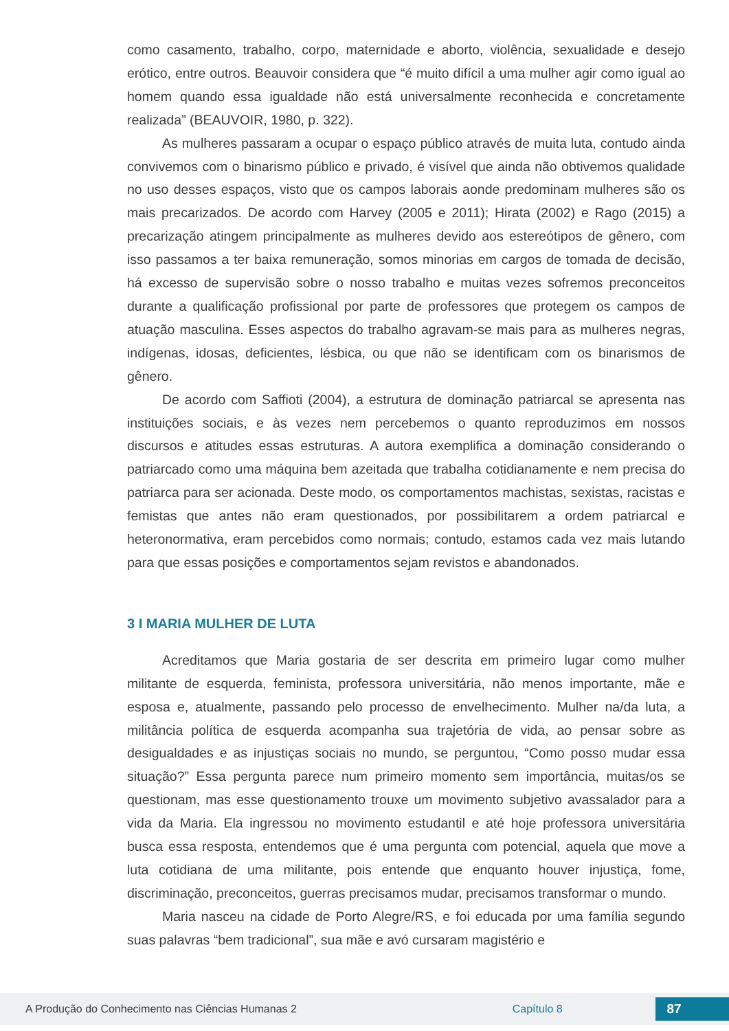como casamento, trabalho, corpo, maternidade e aborto, violência, sexualidade e desejo erótico, entre outros. Beauvoir considera que “é muito difícil a uma mulher agir como igual ao homem quando essa igualdade não está universalmente reconhecida e concretamente realizada” (BEAUVOIR, 1980, p. 322).
As mulheres passaram a ocupar o espaço público através de muita luta, contudo ainda convivemos com o binarismo público e privado, é visível que ainda não obtivemos qualidade no uso desses espaços, visto que os campos laborais aonde predominam mulheres são os mais precarizados. De acordo com Harvey (2005 e 2011); Hirata (2002) e Rago (2015) a precarização atingem principalmente as mulheres devido aos estereótipos de gênero, com isso passamos a ter baixa remuneração, somos minorias em cargos de tomada de decisão, há excesso de supervisão sobre o nosso trabalho e muitas vezes sofremos preconceitos durante a qualificação profissional por parte de professores que protegem os campos de atuação masculina. Esses aspectos do trabalho agravam-se mais para as mulheres negras, indígenas, idosas, deficientes, lésbica, ou que não se identificam com os binarismos de gênero.
De acordo com Saffioti (2004), a estrutura de dominação patriarcal se apresenta nas instituições sociais, e às vezes nem percebemos o quanto reproduzimos em nossos discursos e atitudes essas estruturas. A autora exemplifica a dominação considerando o patriarcado como uma máquina bem azeitada que trabalha cotidianamente e nem precisa do patriarca para ser acionada. Deste modo, os comportamentos machistas, sexistas, racistas e femistas que antes não eram questionados, por possibilitarem a ordem patriarcal e heteronormativa, eram percebidos como normais; contudo, estamos cada vez mais lutando para que essas posições e comportamentos sejam revistos e abandonados.
3 I MARIA MULHER DE LUTA
Acreditamos que Maria gostaria de ser descrita em primeiro lugar como mulher militante de esquerda, feminista, professora universitária, não menos importante, mãe e esposa e, atualmente, passando pelo processo de envelhecimento. Mulher na/da luta, a militância política de esquerda acompanha sua trajetória de vida, ao pensar sobre as desigualdades e as injustiças sociais no mundo, se perguntou, “Como posso mudar essa situação?” Essa pergunta parece num primeiro momento sem importância, muitas/os se questionam, mas esse questionamento trouxe um movimento subjetivo avassalador para a vida da Maria. Ela ingressou no movimento estudantil e até hoje professora universitária busca essa resposta, entendemos que é uma pergunta com potencial, aquela que move a luta cotidiana de uma militante, pois entende que enquanto houver injustiça, fome, discriminação, preconceitos, guerras precisamos mudar, precisamos transformar o mundo.
Maria nasceu na cidade de Porto Alegre/RS, e foi educada por uma família segundo suas palavras “bem tradicional”, sua mãe e avó cursaram magistério e
A Produção do Conhecimento nas Ciências Humanas 2 Capítulo 8 87